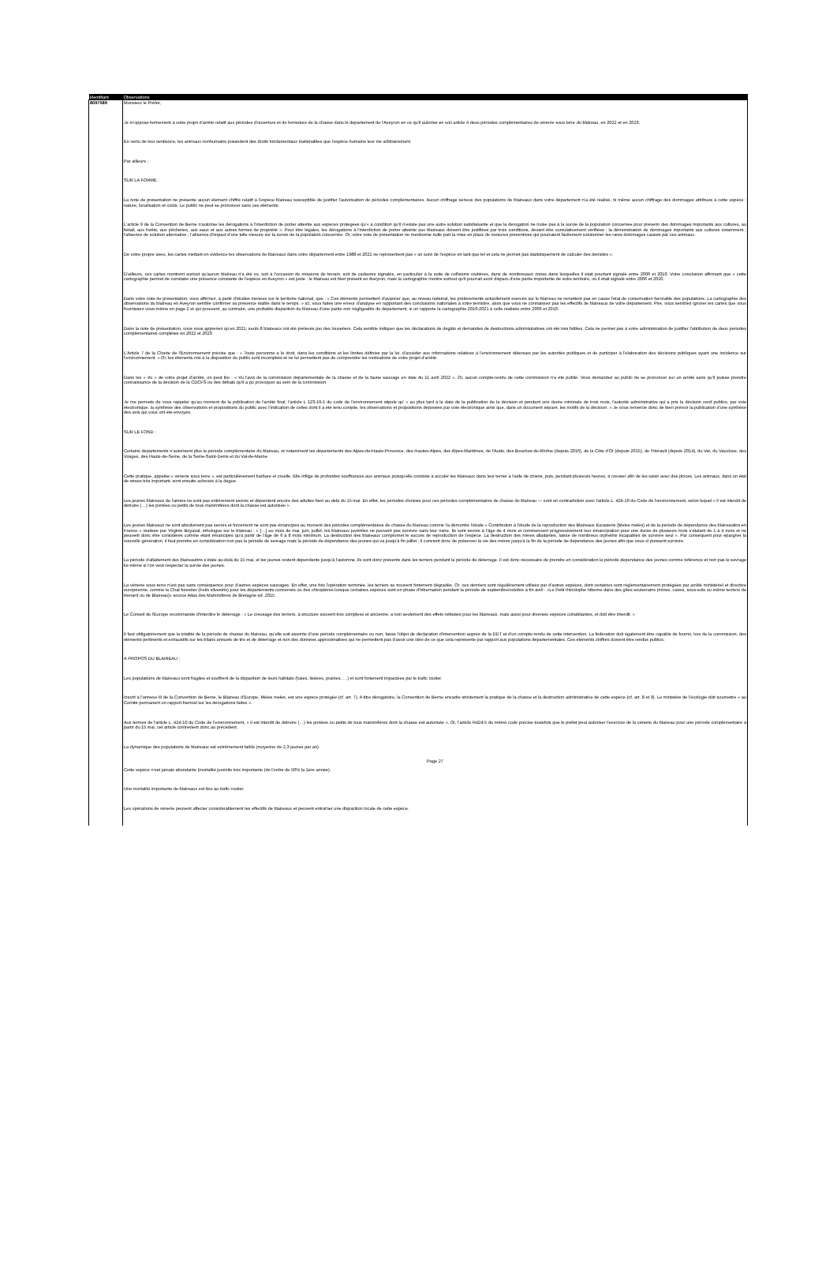| Identifiant | Observations |
| --- | --- |
| 8697689 | Monsieur le Préfet, Je m'oppose fermement à votre projet d'arrêté relatif aux périodes d'ouverture et de fermeture de la chasse dans le département de l'Aveyron en ce qu'il autorise en son article 4 deux périodes complémentaires de vénerie sous terre du blaireau, en 2022 et en 2023. En vertu de leur sentience, les animaux nonhumains possèdent des droits fondamentaux inaliénables que l'espèce humaine leur nie arbitrairement. Par ailleurs : SUR LA FORME : La note de présentation ne présente aucun élément chiffré relatif à l'espèce blaireau susceptible de justifier l'autorisation de périodes complémentaires. Aucun chiffrage sérieux des populations de blaireaux dans votre département n'a été réalisé, ni même aucun chiffrage des dommages attribués à cette espèce : nature, localisation et coûts. Le public ne peut se prononcer sans ces éléments. L'article 9 de la Convention de Berne n'autorise les dérogations à l'interdiction de porter atteinte aux espèces protégées qu'« à condition qu'il n'existe pas une autre solution satisfaisante et que la dérogation ne nuise pas à la survie de la population concernée pour prévenir des dommages importants aux cultures, au bétail, aux forêts, aux pêcheries, aux eaux et aux autres formes de propriété ». Pour être légales, les dérogations à l'interdiction de porter atteinte aux blaireaux doivent être justifiées par trois conditions, devant être cumulativement vérifiées : la démonstration de dommages importants aux cultures notamment ; l'absence de solution alternative ; l'absence d'impact d'une telle mesure sur la survie de la population concernée. Or, votre note de présentation ne mentionne nulle part la mise en place de mesures préventives qui pourraient facilement solutionner les rares dommages causés par ces animaux. De votre propre aveu, les cartes mettant en évidence les observations de blaireaux dans votre département entre 1988 et 2021 ne représentent pas « un suivi de l'espèce en tant que tel et cela ne permet pas statistiquement de calculer des densités ». D'ailleurs, ces cartes montrent surtout qu'aucun blaireau n'a été vu, soit à l'occasion de missions de terrain, soit de cadavres signalés, en particulier à la suite de collisions routières, dans de nombreuses zones dans lesquelles il était pourtant signalé entre 2006 et 2010. Votre conclusion affirmant que « cette cartographie permet de constater une présence constante de l'espèce en Aveyron » est juste : le blaireau est bien présent en Aveyron, mais la cartographie montre surtout qu'il pourrait avoir disparu d'une partie importante de votre territoire, où il était signalé entre 2006 et 2010. Dans votre note de présentation, vous affirmez, à partir d'études menées sur le territoire national, que : « Ces éléments permettent d'avancer que, au niveau national, les prélèvements actuellement exercés sur le blaireau ne remettent pas en cause l'état de conservation favorable des populations. La cartographie des observations du blaireau en Aveyron semble confirmer sa présence stable dans le temps. » Ici, vous faites une erreur d'analyse en rapportant des conclusions nationales à votre territoire, alors que vous ne connaissez pas les effectifs de blaireaux de votre département. Pire, vous semblez ignorer les cartes que vous fournissez vous-même en page 2 et qui prouvent, au contraire, une probable disparition du blaireau d'une partie non négligeable du département, si on rapporte la cartographie 2016-2021 à celle réalisée entre 2006 et 2010. Dans la note de présentation, vous nous apprenez qu'en 2021, seuls 8 blaireaux ont été prélevés par des louvetiers. Cela semble indiquer que les déclarations de dégâts et demandes de destructions administratives ont été très faibles. Cela ne permet pas à votre administration de justifier l'attribution de deux périodes complémentaires complètes en 2022 et 2023. L'Article 7 de la Charte de l'Environnement précise que : « Toute personne a le droit, dans les conditions et les limites définies par la loi, d'accéder aux informations relatives à l'environnement détenues par les autorités publiques et de participer à l'élaboration des décisions publiques ayant une incidence sur l'environnement. » Or, les éléments mis à la disposition du public sont incomplets et ne lui permettent pas de comprendre les motivations de votre projet d'arrêté. Dans les « Vu » de votre projet d'arrêté, on peut lire : « Vu l'avis de la commission départementale de la chasse et de la faune sauvage en date du 11 avril 2022 ». Or, aucun compte-rendu de cette commission n'a été publié. Vous demandez au public de se prononcer sur un arrêté sans qu'il puisse prendre connaissance de la décision de la CDCFS ou des débats qu'il a pu provoquer au sein de la commission. Je me permets de vous rappeler qu'au moment de la publication de l'arrêté final, l'article L 123-19-1 du code de l'environnement stipule qu' « au plus tard à la date de la publication de la décision et pendant une durée minimale de trois mois, l'autorité administrative qui a pris la décision rend publics, par voie électronique, la synthèse des observations et propositions du public avec l'indication de celles dont il a été tenu compte, les observations et propositions déposées par voie électronique ainsi que, dans un document séparé, les motifs de la décision. » Je vous remercie donc de bien prévoir la publication d'une synthèse des avis qui vous ont été envoyés. SUR LE FOND : Certains départements n'autorisent plus la période complémentaire du blaireau, et notamment les départements des Alpes-de-Haute-Provence, des Hautes-Alpes, des Alpes-Maritimes, de l'Aude, des Bouches-du-Rhône (depuis 2016), de la Côte d'Or (depuis 2015), de l'Hérault (depuis 2014), du Var, du Vaucluse, des Vosges, des Hauts-de-Seine, de la Seine-Saint-Denis et du Val-de-Marne. Cette pratique, appelée « vénerie sous terre », est particulièrement barbare et cruelle. Elle inflige de profondes souffrances aux animaux puisqu'elle consiste à acculer les blaireaux dans leur terrier à l'aide de chiens, puis, pendant plusieurs heures, à creuser afin de les saisir avec des pinces. Les animaux, dans un état de stress très important, sont ensuite achevés à la dague. Les jeunes blaireaux de l'année ne sont pas entièrement sevrés et dépendent encore des adultes bien au delà du 15 mai. En effet, les périodes choisies pour ces périodes complémentaires de chasse du blaireau — sont en contradiction avec l'article L. 424-10 du Code de l'environnement, selon lequel « il est interdit de détruire (…) les portées ou petits de tous mammifères dont la chasse est autorisée ». Les jeunes blaireaux ne sont absolument pas sevrés et forcément ne sont pas émancipés au moment des périodes complémentaires de chasse du blaireau comme l'a démontré l'étude « Contribution à l'étude de la reproduction des Blaireaux Eurasiens (Meles meles) et de la période de dépendance des blaireautins en France » réalisée par Virginie Boyaval, éthologue sur le blaireau : « […] au mois de mai, juin, juillet, les blaireaux juvéniles ne peuvent pas survivre sans leur mère. Ils sont sevrés à l'âge de 4 mois et commencent progressivement leur émancipation pour une durée de plusieurs mois s'étalant de 1 à 4 mois et ne peuvent donc être considérés comme étant émancipés qu'à partir de l'âge de 6 à 8 mois minimum. La destruction des blaireaux compromet le succès de reproduction de l'espèce. La destruction des mères allaitantes, laisse de nombreux orphelins incapables de survivre seul ». Par conséquent pour épargner la nouvelle génération, il faut prendre en considération non pas la période de sevrage mais la période de dépendance des jeunes qui va jusqu'à fin juillet ; il convient donc de préserver la vie des mères jusqu'à la fin de la période de dépendance des jeunes afin que ceux-ci puissent survivre. La période d'allaitement des blaireautins s'étale au-delà du 15 mai, et les jeunes restent dépendants jusqu'à l'automne, ils sont donc présents dans les terriers pendant la période de déterrage. Il est donc nécessaire de prendre en considération la période dépendance des jeunes comme référence et non pas le sevrage lui-même si l'on veut respecter la survie des jeunes. La vénerie sous terre n'est pas sans conséquence pour d'autres espèces sauvages. En effet, une fois l'opération terminée, les terriers se trouvent fortement dégradés. Or, ces derniers sont régulièrement utilisés par d'autres espèces, dont certaines sont réglementairement protégées par arrêté ministériel et directive européenne, comme le Chat forestier (Felis silvestris) pour les départements concernés ou des chiroptères lorsque certaines espèces sont en phase d'hibernation pendant la période de septembre/octobre à fin avril : «Le Petit rhinolophe hiberne dans des gîtes souterrains (mines, caves, sous-sols ou même terriers de Renard ou de Blaireau)» source Atlas des Mammifères de Bretagne éd. 2015. Le Conseil de l'Europe recommande d'interdire le déterrage : « Le creusage des terriers, à structure souvent très complexe et ancienne, a non seulement des effets néfastes pour les blaireaux, mais aussi pour diverses espèces cohabitantes, et doit être interdit. » Il faut obligatoirement que la totalité de la période de chasse du blaireau, qu'elle soit assortie d'une période complémentaire ou non, fasse l'objet de déclaration d'intervention auprès de la DDT et d'un compte-rendu de cette intervention. La fédération doit également être capable de fournir, lors de la commission, des éléments pertinents et exhaustifs sur les bilans annuels de tirs et de déterrage et non des données approximatives qui ne permettent pas d'avoir une idée de ce que cela représente par rapport aux populations départementales. Ces éléments chiffrés doivent être rendus publics. À PROPOS DU BLAIREAU : Les populations de blaireaux sont fragiles et souffrent de la disparition de leurs habitats (haies, lisières, prairies, …) et sont fortement impactées par le trafic routier. Inscrit à l'annexe III de la Convention de Berne, le Blaireau d'Europe, Meles meles, est une espèce protégée (cf. art. 7). A titre dérogatoire, la Convention de Berne encadre strictement la pratique de la chasse et la destruction administrative de cette espèce (cf. art. 8 et 9). Le ministère de l'écologie doit soumettre « au Comité permanent un rapport biennal sur les dérogations faites ». Aux termes de l'article L. 424-10 du Code de l'environnement, « il est interdit de détruire (…) les portées ou petits de tous mammifères dont la chasse est autorisée ». Or, l'article R424-5 du même code précise toutefois que le préfet peut autoriser l'exercice de la vénerie du blaireau pour une période complémentaire à partir du 15 mai, cet article contrevient donc au précédent. La dynamique des populations de blaireaux est extrêmement faible (moyenne de 2,3 jeunes par an). Page 27 Cette espèce n'est jamais abondante (mortalité juvénile très importante (de l'ordre de 50% la 1ère année). Une mortalité importante de blaireaux est liée au trafic routier. Les opérations de vénerie peuvent affecter considérablement les effectifs de blaireaux et peuvent entraîner une disparition locale de cette espèce. |